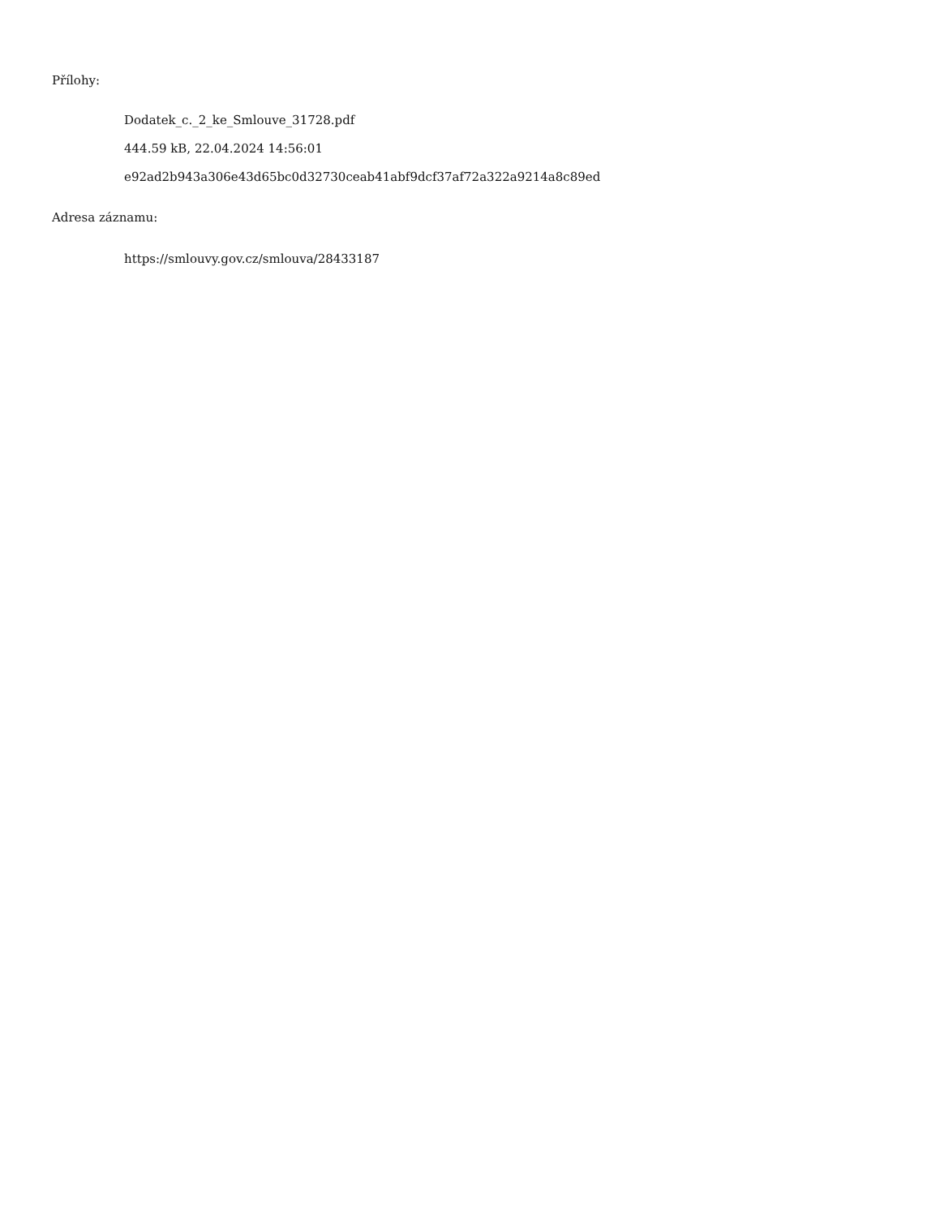Přílohy:
Dodatek_c._2_ke_Smlouve_31728.pdf
444.59 kB, 22.04.2024 14:56:01
e92ad2b943a306e43d65bc0d32730ceab41abf9dcf37af72a322a9214a8c89ed
Adresa záznamu:
https://smlouvy.gov.cz/smlouva/28433187